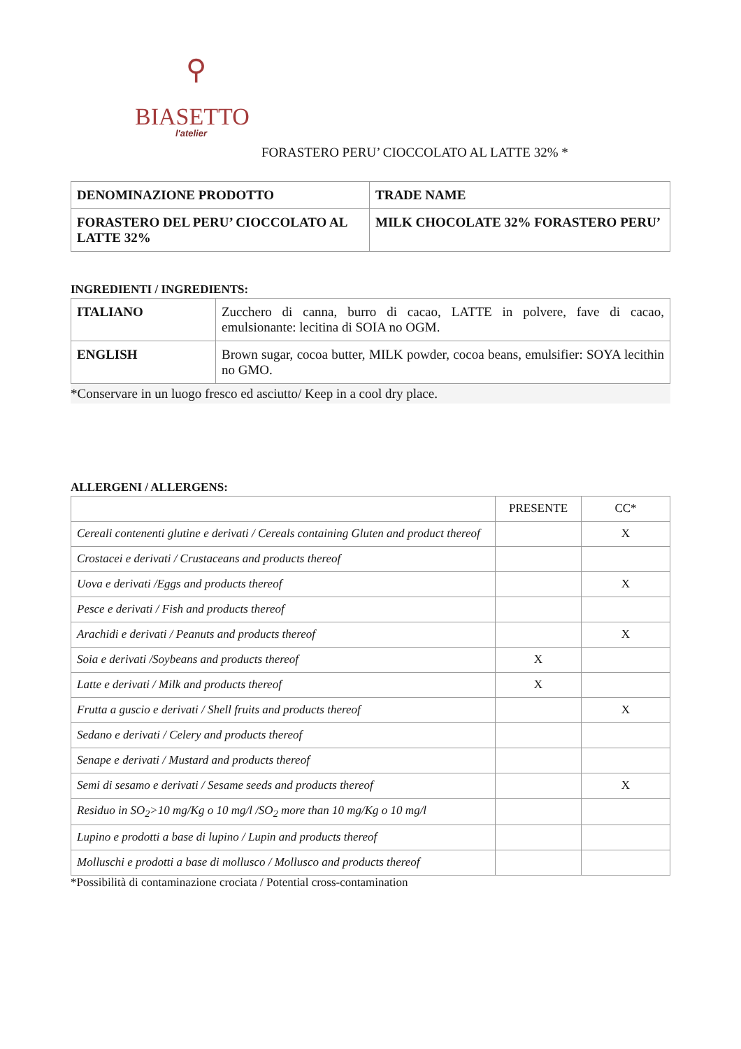⚲
BIASETTO
l'atelier
FORASTERO PERU’ CIOCCOLATO AL LATTE 32% *
| DENOMINAZIONE PRODOTTO | TRADE NAME |
| FORASTERO DEL PERU’ CIOCCOLATO AL LATTE 32% | MILK CHOCOLATE 32% FORASTERO PERU’ |
INGREDIENTI / INGREDIENTS:
| ITALIANO | Zucchero di canna, burro di cacao, LATTE in polvere, fave di cacao, emulsionante: lecitina di SOIA no OGM. |
| ENGLISH | Brown sugar, cocoa butter, MILK powder, cocoa beans, emulsifier: SOYA lecithin no GMO. |
*Conservare in un luogo fresco ed asciutto/ Keep in a cool dry place.
ALLERGENI / ALLERGENS:
| | PRESENTE | CC* |
| Cereali contenenti glutine e derivati / Cereals containing Gluten and product thereof | | X |
| Crostacei e derivati / Crustaceans and products thereof | | |
| Uova e derivati /Eggs and products thereof | | X |
| Pesce e derivati / Fish and products thereof | | |
| Arachidi e derivati / Peanuts and products thereof | | X |
| Soia e derivati /Soybeans and products thereof | X | |
| Latte e derivati / Milk and products thereof | X | |
| Frutta a guscio e derivati / Shell fruits and products thereof | | X |
| Sedano e derivati / Celery and products thereof | | |
| Senape e derivati / Mustard and products thereof | | |
| Semi di sesamo e derivati / Sesame seeds and products thereof | | X |
| Residuo in SO<sub>2</sub>>10 mg/Kg o 10 mg/l /SO<sub>2</sub> more than 10 mg/Kg o 10 mg/l | | |
| Lupino e prodotti a base di lupino / Lupin and products thereof | | |
| Molluschi e prodotti a base di mollusco / Mollusco and products thereof | | |
*Possibilità di contaminazione crociata / Potential cross-contamination